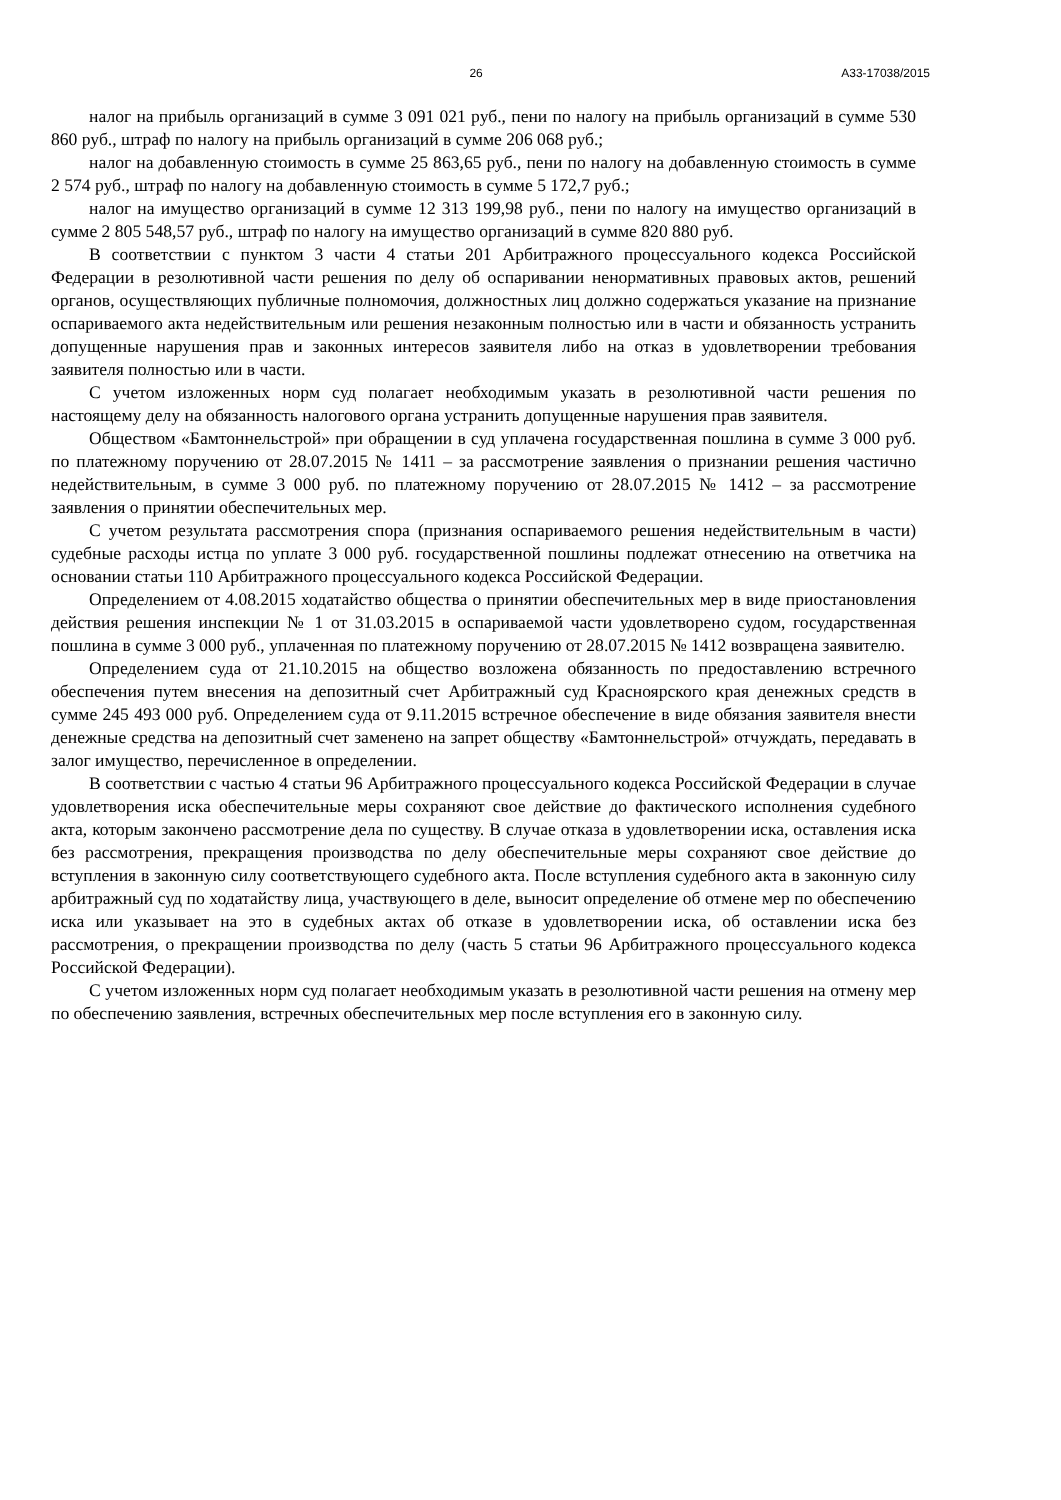26 А33-17038/2015
налог на прибыль организаций в сумме 3 091 021 руб., пени по налогу на прибыль организаций в сумме 530 860 руб., штраф по налогу на прибыль организаций в сумме 206 068 руб.;
налог на добавленную стоимость в сумме 25 863,65 руб., пени по налогу на добавленную стоимость в сумме 2 574 руб., штраф по налогу на добавленную стоимость в сумме 5 172,7 руб.;
налог на имущество организаций в сумме 12 313 199,98 руб., пени по налогу на имущество организаций в сумме 2 805 548,57 руб., штраф по налогу на имущество организаций в сумме 820 880 руб.
В соответствии с пунктом 3 части 4 статьи 201 Арбитражного процессуального кодекса Российской Федерации в резолютивной части решения по делу об оспаривании ненормативных правовых актов, решений органов, осуществляющих публичные полномочия, должностных лиц должно содержаться указание на признание оспариваемого акта недействительным или решения незаконным полностью или в части и обязанность устранить допущенные нарушения прав и законных интересов заявителя либо на отказ в удовлетворении требования заявителя полностью или в части.
С учетом изложенных норм суд полагает необходимым указать в резолютивной части решения по настоящему делу на обязанность налогового органа устранить допущенные нарушения прав заявителя.
Обществом «Бамтоннельстрой» при обращении в суд уплачена государственная пошлина в сумме 3 000 руб. по платежному поручению от 28.07.2015 № 1411 – за рассмотрение заявления о признании решения частично недействительным, в сумме 3 000 руб. по платежному поручению от 28.07.2015 № 1412 – за рассмотрение заявления о принятии обеспечительных мер.
С учетом результата рассмотрения спора (признания оспариваемого решения недействительным в части) судебные расходы истца по уплате 3 000 руб. государственной пошлины подлежат отнесению на ответчика на основании статьи 110 Арбитражного процессуального кодекса Российской Федерации.
Определением от 4.08.2015 ходатайство общества о принятии обеспечительных мер в виде приостановления действия решения инспекции № 1 от 31.03.2015 в оспариваемой части удовлетворено судом, государственная пошлина в сумме 3 000 руб., уплаченная по платежному поручению от 28.07.2015 № 1412 возвращена заявителю.
Определением суда от 21.10.2015 на общество возложена обязанность по предоставлению встречного обеспечения путем внесения на депозитный счет Арбитражный суд Красноярского края денежных средств в сумме 245 493 000 руб. Определением суда от 9.11.2015 встречное обеспечение в виде обязания заявителя внести денежные средства на депозитный счет заменено на запрет обществу «Бамтоннельстрой» отчуждать, передавать в залог имущество, перечисленное в определении.
В соответствии с частью 4 статьи 96 Арбитражного процессуального кодекса Российской Федерации в случае удовлетворения иска обеспечительные меры сохраняют свое действие до фактического исполнения судебного акта, которым закончено рассмотрение дела по существу. В случае отказа в удовлетворении иска, оставления иска без рассмотрения, прекращения производства по делу обеспечительные меры сохраняют свое действие до вступления в законную силу соответствующего судебного акта. После вступления судебного акта в законную силу арбитражный суд по ходатайству лица, участвующего в деле, выносит определение об отмене мер по обеспечению иска или указывает на это в судебных актах об отказе в удовлетворении иска, об оставлении иска без рассмотрения, о прекращении производства по делу (часть 5 статьи 96 Арбитражного процессуального кодекса Российской Федерации).
С учетом изложенных норм суд полагает необходимым указать в резолютивной части решения на отмену мер по обеспечению заявления, встречных обеспечительных мер после вступления его в законную силу.